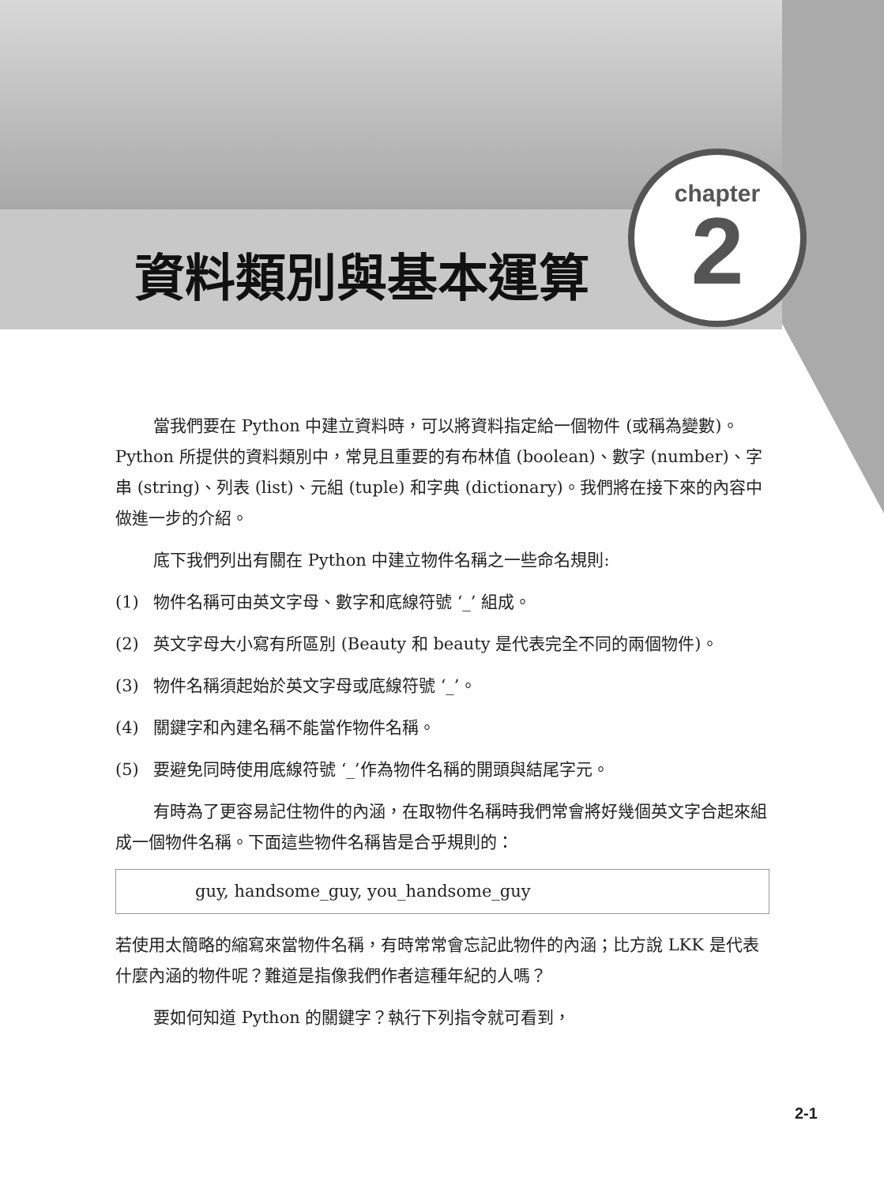chapter
2
資料類別與基本運算
當我們要在 Python 中建立資料時，可以將資料指定給一個物件 (或稱為變數)。Python 所提供的資料類別中，常見且重要的有布林值 (boolean)、數字 (number)、字串 (string)、列表 (list)、元組 (tuple) 和字典 (dictionary)。我們將在接下來的內容中做進一步的介紹。
底下我們列出有關在 Python 中建立物件名稱之一些命名規則:
(1) 物件名稱可由英文字母、數字和底線符號 ‘_’ 組成。
(2) 英文字母大小寫有所區別 (Beauty 和 beauty 是代表完全不同的兩個物件)。
(3) 物件名稱須起始於英文字母或底線符號 ‘_’。
(4) 關鍵字和內建名稱不能當作物件名稱。
(5) 要避免同時使用底線符號 ‘_’作為物件名稱的開頭與結尾字元。
有時為了更容易記住物件的內涵，在取物件名稱時我們常會將好幾個英文字合起來組成一個物件名稱。下面這些物件名稱皆是合乎規則的：
guy, handsome_guy, you_handsome_guy
若使用太簡略的縮寫來當物件名稱，有時常常會忘記此物件的內涵；比方說 LKK 是代表什麼內涵的物件呢？難道是指像我們作者這種年紀的人嗎？
要如何知道 Python 的關鍵字？執行下列指令就可看到，
2-1